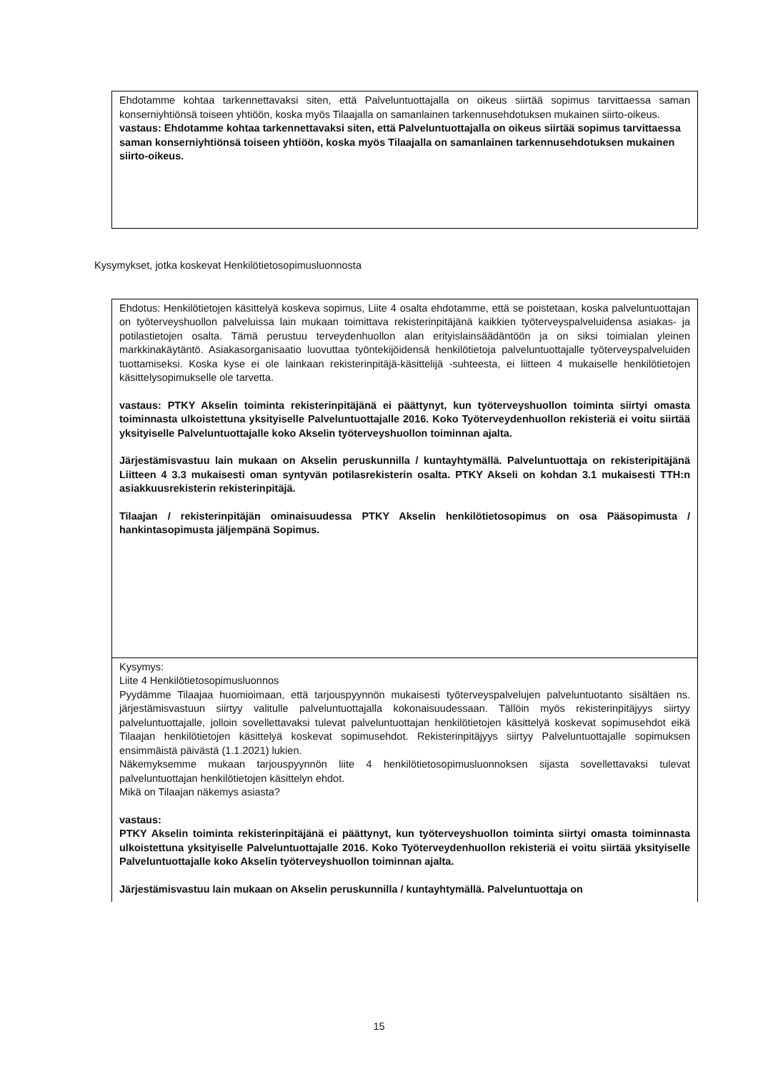| Ehdotamme kohtaa tarkennettavaksi siten, että Palveluntuottajalla on oikeus siirtää sopimus tarvittaessa saman konserniyhtiönsä toiseen yhtiöön, koska myös Tilaajalla on samanlainen tarkennusehdotuksen mukainen siirto-oikeus. vastaus: Ehdotamme kohtaa tarkennettavaksi siten, että Palveluntuottajalla on oikeus siirtää sopimus tarvittaessa saman konserniyhtiönsä toiseen yhtiöön, koska myös Tilaajalla on samanlainen tarkennusehdotuksen mukainen siirto-oikeus. |
Kysymykset, jotka koskevat Henkilötietosopimusluonnosta
| Ehdotus: Henkilötietojen käsittelyä koskeva sopimus, Liite 4 osalta ehdotamme, että se poistetaan, koska palveluntuottajan on työterveyshuollon palveluissa lain mukaan toimittava rekisterinpitäjänä kaikkien työterveyspalveluidensa asiakas- ja potilastietojen osalta. Tämä perustuu terveydenhuollon alan erityislainsäädäntöön ja on siksi toimialan yleinen markkinakäytäntö. Asiakasorganisaatio luovuttaa työntekijöidensä henkilötietoja palveluntuottajalle työterveyspalveluiden tuottamiseksi. Koska kyse ei ole lainkaan rekisterinpitäjä-käsittelijä -suhteesta, ei liitteen 4 mukaiselle henkilötietojen käsittelysopimukselle ole tarvetta. vastaus: PTKY Akselin toiminta rekisterinpitäjänä ei päättynyt, kun työterveyshuollon toiminta siirtyi omasta toiminnasta ulkoistettuna yksityiselle Palveluntuottajalle 2016. Koko Työterveydenhuollon rekisteriä ei voitu siirtää yksityiselle Palveluntuottajalle koko Akselin työterveyshuollon toiminnan ajalta. Järjestämisvastuu lain mukaan on Akselin peruskunnilla / kuntayhtymällä. Palveluntuottaja on rekisteripitäjänä Liitteen 4 3.3 mukaisesti oman syntyvän potilasrekisterin osalta. PTKY Akseli on kohdan 3.1 mukaisesti TTH:n asiakkuusrekisterin rekisterinpitäjä. Tilaajan / rekisterinpitäjän ominaisuudessa PTKY Akselin henkilötietosopimus on osa Pääsopimusta / hankintasopimusta jäljempänä Sopimus. |
| Kysymys: Liite 4 Henkilötietosopimusluonnos Pyydämme Tilaajaa huomioimaan, että tarjouspyynnön mukaisesti työterveyspalvelujen palveluntuotanto sisältäen ns. järjestämisvastuun siirtyy valitulle palveluntuottajalla kokonaisuudessaan. Tällöin myös rekisterinpitäjyys siirtyy palveluntuottajalle, jolloin sovellettavaksi tulevat palveluntuottajan henkilötietojen käsittelyä koskevat sopimusehdot eikä Tilaajan henkilötietojen käsittelyä koskevat sopimusehdot. Rekisterinpitäjyys siirtyy Palveluntuottajalle sopimuksen ensimmäistä päivästä (1.1.2021) lukien. Näkemyksemme mukaan tarjouspyynnön liite 4 henkilötietosopimusluonnoksen sijasta sovellettavaksi tulevat palveluntuottajan henkilötietojen käsittelyn ehdot. Mikä on Tilaajan näkemys asiasta? vastaus: PTKY Akselin toiminta rekisterinpitäjänä ei päättynyt, kun työterveyshuollon toiminta siirtyi omasta toiminnasta ulkoistettuna yksityiselle Palveluntuottajalle 2016. Koko Työterveydenhuollon rekisteriä ei voitu siirtää yksityiselle Palveluntuottajalle koko Akselin työterveyshuollon toiminnan ajalta. Järjestämisvastuu lain mukaan on Akselin peruskunnilla / kuntayhtymällä. Palveluntuottaja on |
15